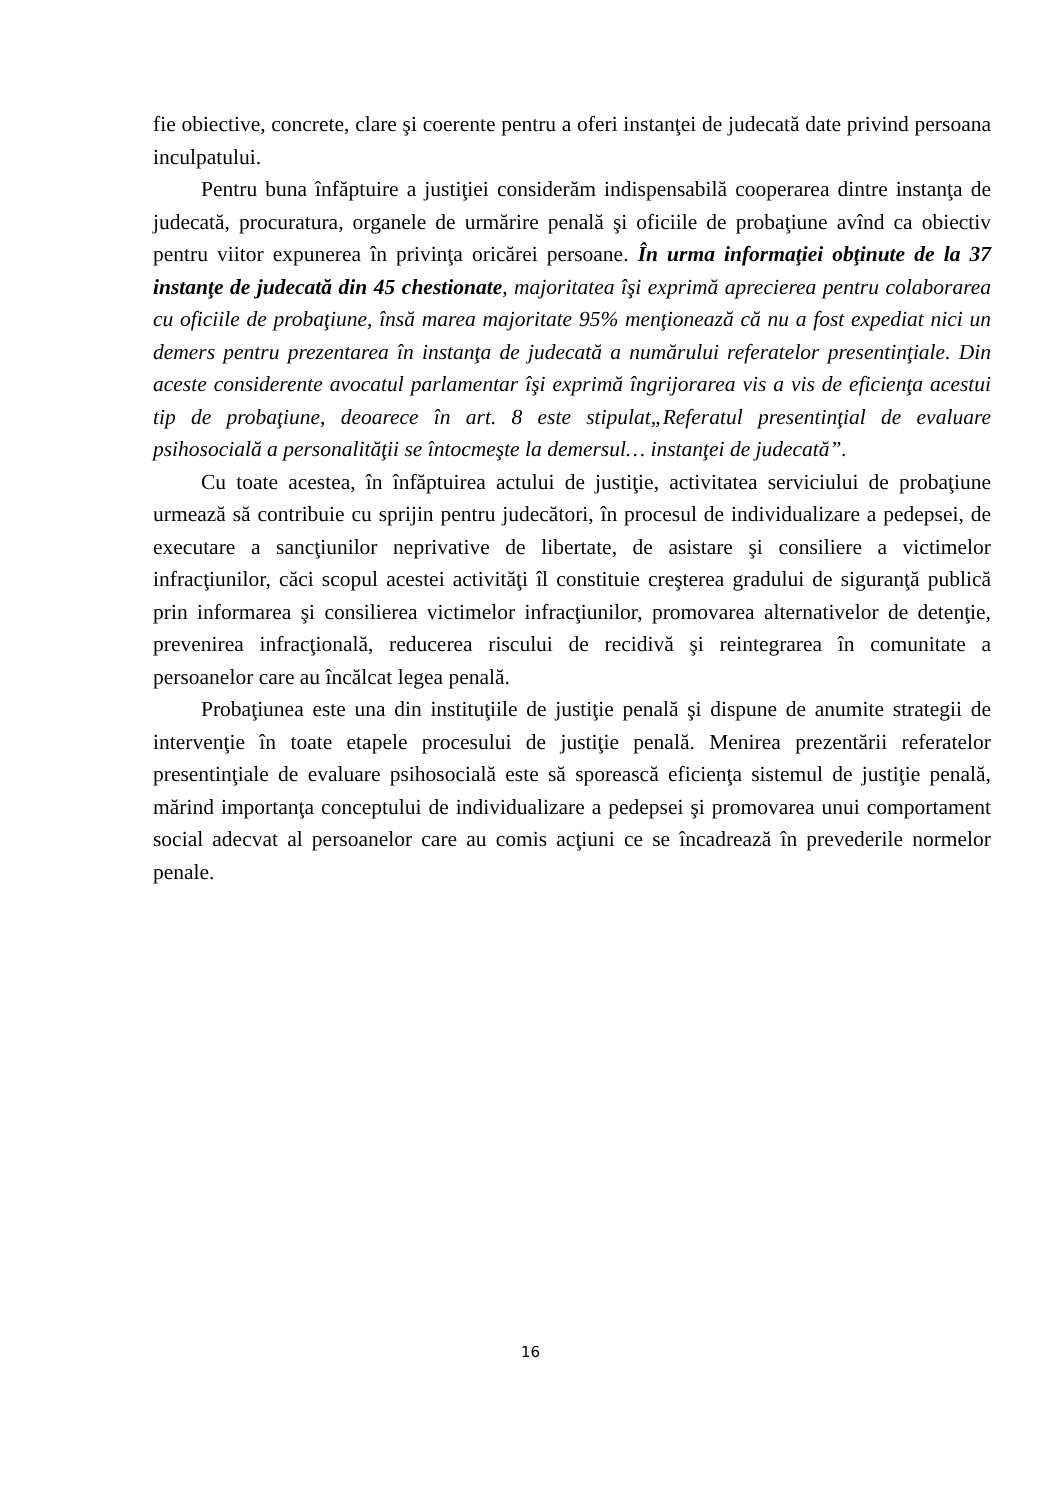fie obiective, concrete, clare şi coerente pentru a oferi instanţei de judecată date privind persoana inculpatului.
Pentru buna înfăptuire a justiţiei considerăm indispensabilă cooperarea dintre instanţa de judecată, procuratura, organele de urmărire penală şi oficiile de probaţiune avînd ca obiectiv pentru viitor expunerea în privinţa oricărei persoane. În urma informaţiei obţinute de la 37 instanţe de judecată din 45 chestionate, majoritatea îşi exprimă aprecierea pentru colaborarea cu oficiile de probaţiune, însă marea majoritate 95% menţionează că nu a fost expediat nici un demers pentru prezentarea în instanţa de judecată a numărului referatelor presentinţiale. Din aceste considerente avocatul parlamentar îşi exprimă îngrijorarea vis a vis de eficienţa acestui tip de probaţiune, deoarece în art. 8 este stipulat„Referatul presentinţial de evaluare psihosocială a personalităţii se întocmeşte la demersul… instanţei de judecată”.
Cu toate acestea, în înfăptuirea actului de justiţie, activitatea serviciului de probaţiune urmează să contribuie cu sprijin pentru judecători, în procesul de individualizare a pedepsei, de executare a sancţiunilor neprivative de libertate, de asistare şi consiliere a victimelor infracţiunilor, căci scopul acestei activităţi îl constituie creşterea gradului de siguranţă publică prin informarea şi consilierea victimelor infracţiunilor, promovarea alternativelor de detenţie, prevenirea infracţională, reducerea riscului de recidivă şi reintegrarea în comunitate a persoanelor care au încălcat legea penală.
Probaţiunea este una din instituţiile de justiţie penală şi dispune de anumite strategii de intervenţie în toate etapele procesului de justiţie penală. Menirea prezentării referatelor presentinţiale de evaluare psihosocială este să sporească eficienţa sistemul de justiţie penală, mărind importanţa conceptului de individualizare a pedepsei şi promovarea unui comportament social adecvat al persoanelor care au comis acţiuni ce se încadrează în prevederile normelor penale.
16